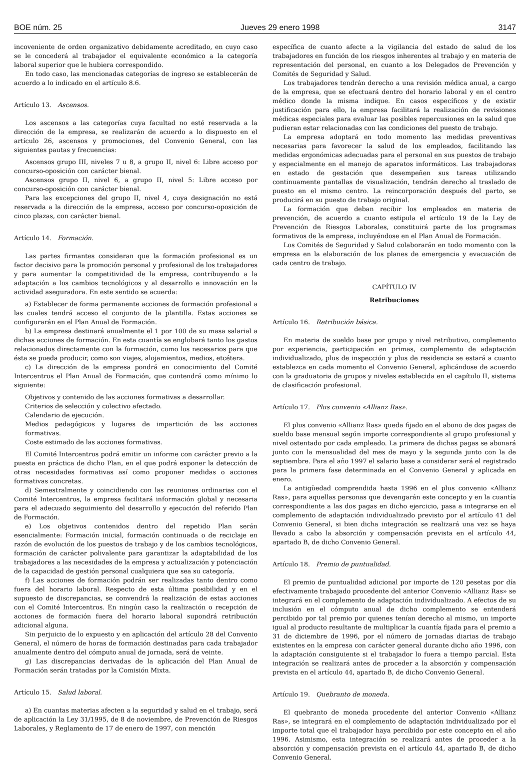BOE núm. 25 Jueves 29 enero 1998 3147
incoveniente de orden organizativo debidamente acreditado, en cuyo caso se le concederá al trabajador el equivalente económico a la categoría laboral superior que le hubiera correspondido.
En todo caso, las mencionadas categorías de ingreso se establecerán de acuerdo a lo indicado en el artículo 8.6.
Artículo 13. Ascensos.
Los ascensos a las categorías cuya facultad no esté reservada a la dirección de la empresa, se realizarán de acuerdo a lo dispuesto en el artículo 26, ascensos y promociones, del Convenio General, con las siguientes pautas y frecuencias:
Ascensos grupo III, niveles 7 u 8, a grupo II, nivel 6: Libre acceso por concurso-oposición con carácter bienal.
Ascensos grupo II, nivel 6, a grupo II, nivel 5: Libre acceso por concurso-oposición con carácter bienal.
Para las excepciones del grupo II, nivel 4, cuya designación no está reservada a la dirección de la empresa, acceso por concurso-oposición de cinco plazas, con carácter bienal.
Artículo 14. Formación.
Las partes firmantes consideran que la formación profesional es un factor decisivo para la promoción personal y profesional de los trabajadores y para aumentar la competitividad de la empresa, contribuyendo a la adaptación a los cambios tecnológicos y al desarrollo e innovación en la actividad aseguradora. En este sentido se acuerda:
a) Establecer de forma permanente acciones de formación profesional a las cuales tendrá acceso el conjunto de la plantilla. Estas acciones se configurarán en el Plan Anual de Formación.
b) La empresa destinará anualmente el 1 por 100 de su masa salarial a dichas acciones de formación. En esta cuantía se englobará tanto los gastos relacionados directamente con la formación, como los necesarios para que ésta se pueda producir, como son viajes, alojamientos, medios, etcétera.
c) La dirección de la empresa pondrá en conocimiento del Comité Intercentros el Plan Anual de Formación, que contendrá como mínimo lo siguiente:
Objetivos y contenido de las acciones formativas a desarrollar.
Criterios de selección y colectivo afectado.
Calendario de ejecución.
Medios pedagógicos y lugares de impartición de las acciones formativas.
Coste estimado de las acciones formativas.
El Comité Intercentros podrá emitir un informe con carácter previo a la puesta en práctica de dicho Plan, en el que podrá exponer la detección de otras necesidades formativas así como proponer medidas o acciones formativas concretas.
d) Semestralmente y coincidiendo con las reuniones ordinarias con el Comité Intercentros, la empresa facilitará información global y necesaria para el adecuado seguimiento del desarrollo y ejecución del referido Plan de Formación.
e) Los objetivos contenidos dentro del repetido Plan serán esencialmente: Formación inicial, formación continuada o de reciclaje en razón de evolución de los puestos de trabajo y de los cambios tecnológicos, formación de carácter polivalente para garantizar la adaptabilidad de los trabajadores a las necesidades de la empresa y actualización y potenciación de la capacidad de gestión personal cualquiera que sea su categoría.
f) Las acciones de formación podrán ser realizadas tanto dentro como fuera del horario laboral. Respecto de esta última posibilidad y en el supuesto de discrepancias, se convendrá la realización de estas acciones con el Comité Intercentros. En ningún caso la realización o recepción de acciones de formación fuera del horario laboral supondrá retribución adicional alguna.
Sin perjuicio de lo expuesto y en aplicación del artículo 28 del Convenio General, el número de horas de formación destinadas para cada trabajador anualmente dentro del cómputo anual de jornada, será de veinte.
g) Las discrepancias derivadas de la aplicación del Plan Anual de Formación serán tratadas por la Comisión Mixta.
Artículo 15. Salud laboral.
a) En cuantas materias afecten a la seguridad y salud en el trabajo, será de aplicación la Ley 31/1995, de 8 de noviembre, de Prevención de Riesgos Laborales, y Reglamento de 17 de enero de 1997, con mención
específica de cuanto afecte a la vigilancia del estado de salud de los trabajadores en función de los riesgos inherentes al trabajo y en materia de representación del personal, en cuanto a los Delegados de Prevención y Comités de Seguridad y Salud.
Los trabajadores tendrán derecho a una revisión médica anual, a cargo de la empresa, que se efectuará dentro del horario laboral y en el centro médico donde la misma indique. En casos específicos y de existir justificación para ello, la empresa facilitará la realización de revisiones médicas especiales para evaluar las posibles repercusiones en la salud que pudieran estar relacionadas con las condiciones del puesto de trabajo.
La empresa adoptará en todo momento las medidas preventivas necesarias para favorecer la salud de los empleados, facilitando las medidas ergonómicas adecuadas para el personal en sus puestos de trabajo y especialmente en el manejo de aparatos informáticos. Las trabajadoras en estado de gestación que desempeñen sus tareas utilizando continuamente pantallas de visualización, tendrán derecho al traslado de puesto en el mismo centro. La reincorporación después del parto, se producirá en su puesto de trabajo original.
La formación que deban recibir los empleados en materia de prevención, de acuerdo a cuanto estipula el artículo 19 de la Ley de Prevención de Riesgos Laborales, constituirá parte de los programas formativos de la empresa, incluyéndose en el Plan Anual de Formación.
Los Comités de Seguridad y Salud colaborarán en todo momento con la empresa en la elaboración de los planes de emergencia y evacuación de cada centro de trabajo.
CAPÍTULO IV
Retribuciones
Artículo 16. Retribución básica.
En materia de sueldo base por grupo y nivel retributivo, complemento por experiencia, participación en primas, complemento de adaptación individualizado, plus de inspección y plus de residencia se estará a cuanto establezca en cada momento el Convenio General, aplicándose de acuerdo con la graduatoria de grupos y niveles establecida en el capítulo II, sistema de clasificación profesional.
Artículo 17. Plus convenio «Allianz Ras».
El plus convenio «Allianz Ras» queda fijado en el abono de dos pagas de sueldo base mensual según importe correspondiente al grupo profesional y nivel ostentado por cada empleado. La primera de dichas pagas se abonará junto con la mensualidad del mes de mayo y la segunda junto con la de septiembre. Para el año 1997 el salario base a considerar será el registrado para la primera fase determinada en el Convenio General y aplicada en enero.
La antigüedad comprendida hasta 1996 en el plus convenio «Allianz Ras», para aquellas personas que devengarán este concepto y en la cuantía correspondiente a las dos pagas en dicho ejercicio, pasa a integrarse en el complemento de adaptación individualizado previsto por el artículo 41 del Convenio General, si bien dicha integración se realizará una vez se haya llevado a cabo la absorción y compensación prevista en el artículo 44, apartado B, de dicho Convenio General.
Artículo 18. Premio de puntualidad.
El premio de puntualidad adicional por importe de 120 pesetas por día efectivamente trabajado procedente del anterior Convenio «Allianz Ras» se integrará en el complemento de adaptación individualizado. A efectos de su inclusión en el cómputo anual de dicho complemento se entenderá percibido por tal premio por quienes tenían derecho al mismo, un importe igual al producto resultante de multiplicar la cuantía fijada para el premio a 31 de diciembre de 1996, por el número de jornadas diarias de trabajo existentes en la empresa con carácter general durante dicho año 1996, con la adaptación consiguiente si el trabajador lo fuera a tiempo parcial. Esta integración se realizará antes de proceder a la absorción y compensación prevista en el artículo 44, apartado B, de dicho Convenio General.
Artículo 19. Quebranto de moneda.
El quebranto de moneda procedente del anterior Convenio «Allianz Ras», se integrará en el complemento de adaptación individualizado por el importe total que el trabajador haya percibido por este concepto en el año 1996. Asimismo, esta integración se realizará antes de proceder a la absorción y compensación prevista en el artículo 44, apartado B, de dicho Convenio General.